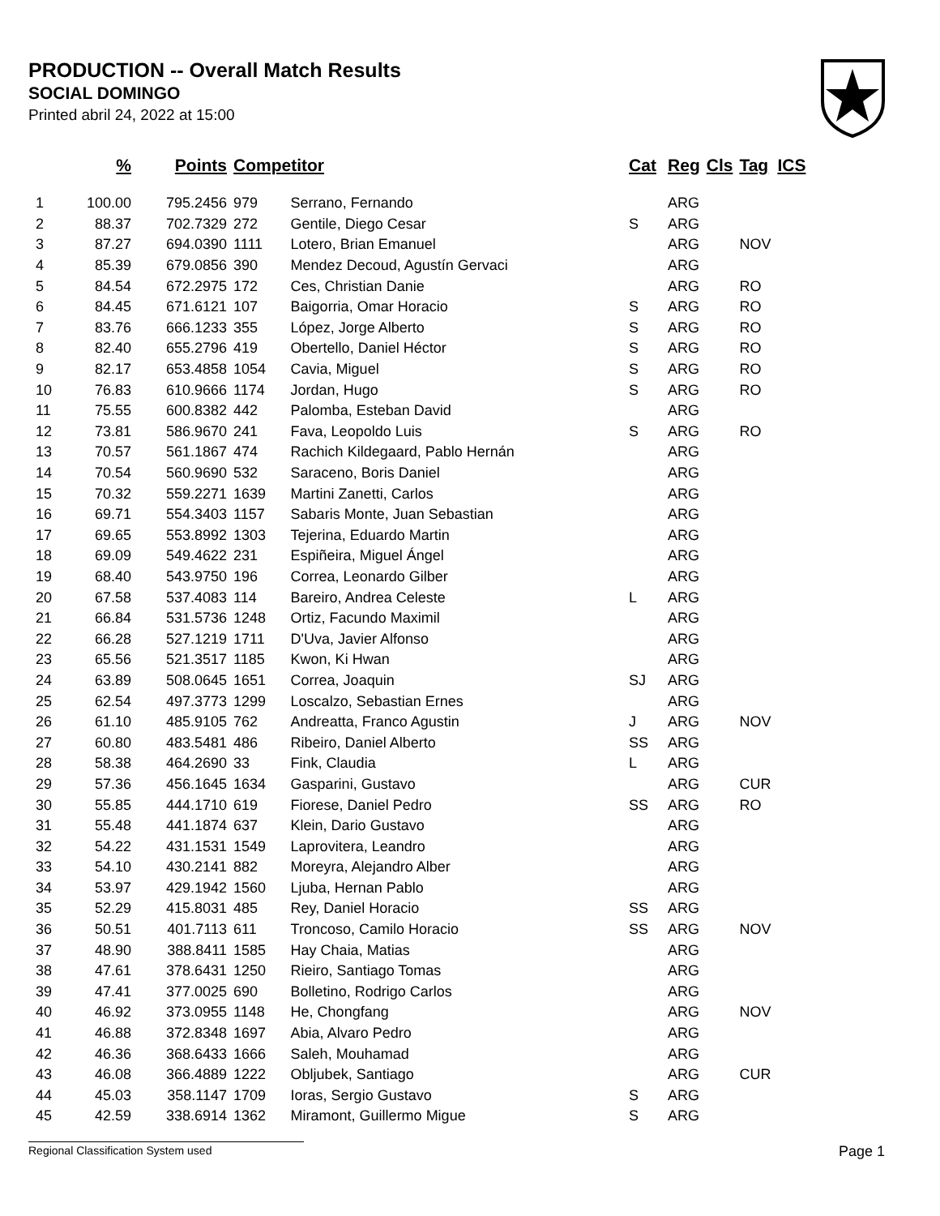PRODUCTION -- Overall Match Results
SOCIAL DOMINGO
Printed abril 24, 2022 at 15:00
| | % | Points | Competitor | | Cat | Reg | Cls | Tag | ICS |
| --- | --- | --- | --- | --- | --- | --- | --- | --- | --- |
| 1 | 100.00 | 795.2456 | 979 | Serrano, Fernando | | ARG | | | |
| 2 | 88.37 | 702.7329 | 272 | Gentile, Diego Cesar | S | ARG | | | |
| 3 | 87.27 | 694.0390 | 1111 | Lotero, Brian Emanuel | | ARG | | NOV | |
| 4 | 85.39 | 679.0856 | 390 | Mendez Decoud, Agustín Gervaci | | ARG | | | |
| 5 | 84.54 | 672.2975 | 172 | Ces, Christian Danie | | ARG | | RO | |
| 6 | 84.45 | 671.6121 | 107 | Baigorria, Omar Horacio | S | ARG | | RO | |
| 7 | 83.76 | 666.1233 | 355 | López, Jorge Alberto | S | ARG | | RO | |
| 8 | 82.40 | 655.2796 | 419 | Obertello, Daniel Héctor | S | ARG | | RO | |
| 9 | 82.17 | 653.4858 | 1054 | Cavia, Miguel | S | ARG | | RO | |
| 10 | 76.83 | 610.9666 | 1174 | Jordan, Hugo | S | ARG | | RO | |
| 11 | 75.55 | 600.8382 | 442 | Palomba, Esteban David | | ARG | | | |
| 12 | 73.81 | 586.9670 | 241 | Fava, Leopoldo Luis | S | ARG | | RO | |
| 13 | 70.57 | 561.1867 | 474 | Rachich Kildegaard, Pablo Hernán | | ARG | | | |
| 14 | 70.54 | 560.9690 | 532 | Saraceno, Boris Daniel | | ARG | | | |
| 15 | 70.32 | 559.2271 | 1639 | Martini Zanetti, Carlos | | ARG | | | |
| 16 | 69.71 | 554.3403 | 1157 | Sabaris Monte, Juan Sebastian | | ARG | | | |
| 17 | 69.65 | 553.8992 | 1303 | Tejerina, Eduardo Martin | | ARG | | | |
| 18 | 69.09 | 549.4622 | 231 | Espiñeira, Miguel Ángel | | ARG | | | |
| 19 | 68.40 | 543.9750 | 196 | Correa, Leonardo Gilber | | ARG | | | |
| 20 | 67.58 | 537.4083 | 114 | Bareiro, Andrea Celeste | L | ARG | | | |
| 21 | 66.84 | 531.5736 | 1248 | Ortiz, Facundo Maximil | | ARG | | | |
| 22 | 66.28 | 527.1219 | 1711 | D'Uva, Javier Alfonso | | ARG | | | |
| 23 | 65.56 | 521.3517 | 1185 | Kwon, Ki Hwan | | ARG | | | |
| 24 | 63.89 | 508.0645 | 1651 | Correa, Joaquin | SJ | ARG | | | |
| 25 | 62.54 | 497.3773 | 1299 | Loscalzo, Sebastian Ernes | | ARG | | | |
| 26 | 61.10 | 485.9105 | 762 | Andreatta, Franco Agustin | J | ARG | | NOV | |
| 27 | 60.80 | 483.5481 | 486 | Ribeiro, Daniel Alberto | SS | ARG | | | |
| 28 | 58.38 | 464.2690 | 33 | Fink, Claudia | L | ARG | | | |
| 29 | 57.36 | 456.1645 | 1634 | Gasparini, Gustavo | | ARG | | CUR | |
| 30 | 55.85 | 444.1710 | 619 | Fiorese, Daniel Pedro | SS | ARG | | RO | |
| 31 | 55.48 | 441.1874 | 637 | Klein, Dario Gustavo | | ARG | | | |
| 32 | 54.22 | 431.1531 | 1549 | Laprovitera, Leandro | | ARG | | | |
| 33 | 54.10 | 430.2141 | 882 | Moreyra, Alejandro Alber | | ARG | | | |
| 34 | 53.97 | 429.1942 | 1560 | Ljuba, Hernan Pablo | | ARG | | | |
| 35 | 52.29 | 415.8031 | 485 | Rey, Daniel Horacio | SS | ARG | | | |
| 36 | 50.51 | 401.7113 | 611 | Troncoso, Camilo Horacio | SS | ARG | | NOV | |
| 37 | 48.90 | 388.8411 | 1585 | Hay Chaia, Matias | | ARG | | | |
| 38 | 47.61 | 378.6431 | 1250 | Rieiro, Santiago Tomas | | ARG | | | |
| 39 | 47.41 | 377.0025 | 690 | Bolletino, Rodrigo Carlos | | ARG | | | |
| 40 | 46.92 | 373.0955 | 1148 | He, Chongfang | | ARG | | NOV | |
| 41 | 46.88 | 372.8348 | 1697 | Abia, Alvaro Pedro | | ARG | | | |
| 42 | 46.36 | 368.6433 | 1666 | Saleh, Mouhamad | | ARG | | | |
| 43 | 46.08 | 366.4889 | 1222 | Obljubek, Santiago | | ARG | | CUR | |
| 44 | 45.03 | 358.1147 | 1709 | Ioras, Sergio Gustavo | S | ARG | | | |
| 45 | 42.59 | 338.6914 | 1362 | Miramont, Guillermo Migue | S | ARG | | | |
Regional Classification System used Page 1